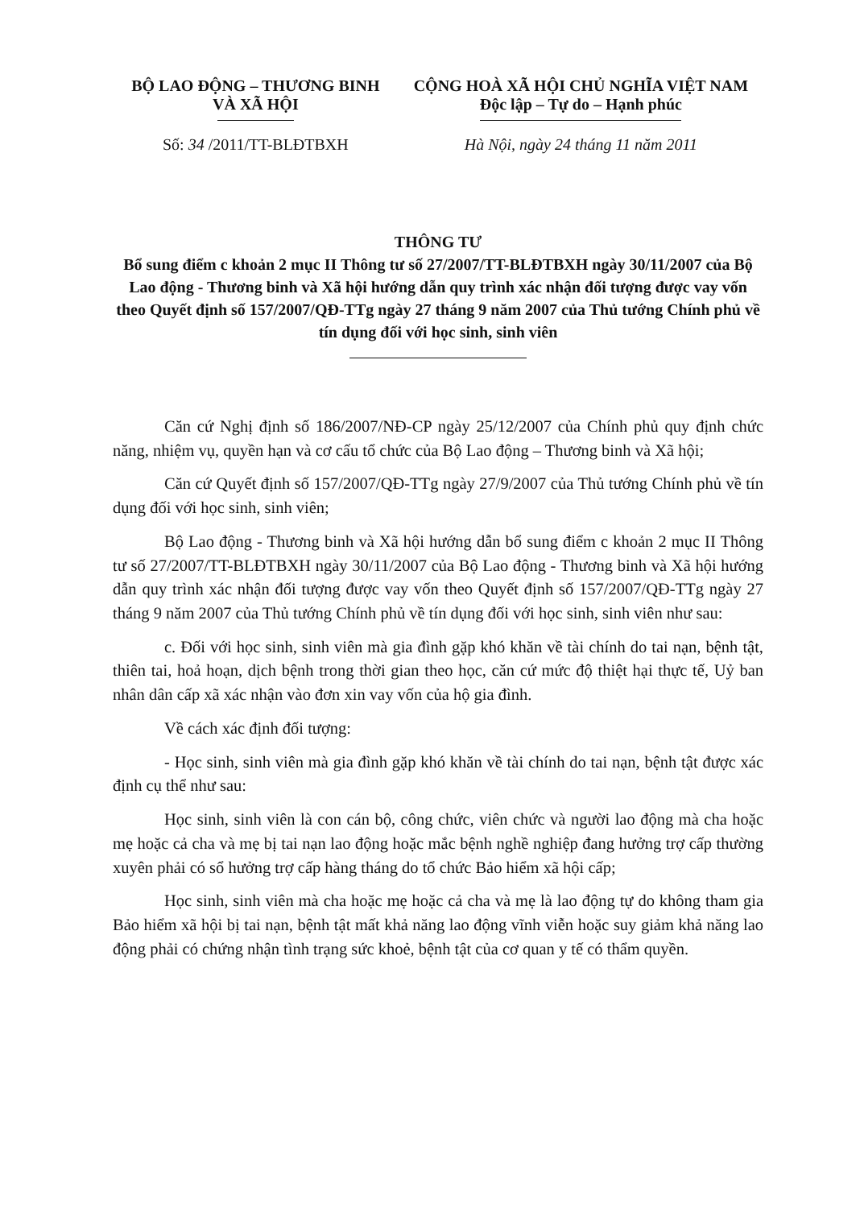BỘ LAO ĐỘNG – THƯƠNG BINH
VÀ XÃ HỘI
CỘNG HOÀ XÃ HỘI CHỦ NGHĨA VIỆT NAM
Độc lập – Tự do – Hạnh phúc
Số: 34 /2011/TT-BLĐTBXH Hà Nội, ngày 24 tháng 11 năm 2011
THÔNG TƯ
Bổ sung điểm c khoản 2 mục II Thông tư số 27/2007/TT-BLĐTBXH ngày 30/11/2007 của Bộ Lao động - Thương binh và Xã hội hướng dẫn quy trình xác nhận đối tượng được vay vốn theo Quyết định số 157/2007/QĐ-TTg ngày 27 tháng 9 năm 2007 của Thủ tướng Chính phủ về tín dụng đối với học sinh, sinh viên
Căn cứ Nghị định số 186/2007/NĐ-CP ngày 25/12/2007 của Chính phủ quy định chức năng, nhiệm vụ, quyền hạn và cơ cấu tổ chức của Bộ Lao động – Thương binh và Xã hội;
Căn cứ Quyết định số 157/2007/QĐ-TTg ngày 27/9/2007 của Thủ tướng Chính phủ về tín dụng đối với học sinh, sinh viên;
Bộ Lao động - Thương binh và Xã hội hướng dẫn bổ sung điểm c khoản 2 mục II Thông tư số 27/2007/TT-BLĐTBXH ngày 30/11/2007 của Bộ Lao động - Thương binh và Xã hội hướng dẫn quy trình xác nhận đối tượng được vay vốn theo Quyết định số 157/2007/QĐ-TTg ngày 27 tháng 9 năm 2007 của Thủ tướng Chính phủ về tín dụng đối với học sinh, sinh viên như sau:
c. Đối với học sinh, sinh viên mà gia đình gặp khó khăn về tài chính do tai nạn, bệnh tật, thiên tai, hoả hoạn, dịch bệnh trong thời gian theo học, căn cứ mức độ thiệt hại thực tế, Uỷ ban nhân dân cấp xã xác nhận vào đơn xin vay vốn của hộ gia đình.
Về cách xác định đối tượng:
- Học sinh, sinh viên mà gia đình gặp khó khăn về tài chính do tai nạn, bệnh tật được xác định cụ thể như sau:
Học sinh, sinh viên là con cán bộ, công chức, viên chức và người lao động mà cha hoặc mẹ hoặc cả cha và mẹ bị tai nạn lao động hoặc mắc bệnh nghề nghiệp đang hưởng trợ cấp thường xuyên phải có sổ hưởng trợ cấp hàng tháng do tổ chức Bảo hiểm xã hội cấp;
Học sinh, sinh viên mà cha hoặc mẹ hoặc cả cha và mẹ là lao động tự do không tham gia Bảo hiểm xã hội bị tai nạn, bệnh tật mất khả năng lao động vĩnh viễn hoặc suy giảm khả năng lao động phải có chứng nhận tình trạng sức khoẻ, bệnh tật của cơ quan y tế có thẩm quyền.